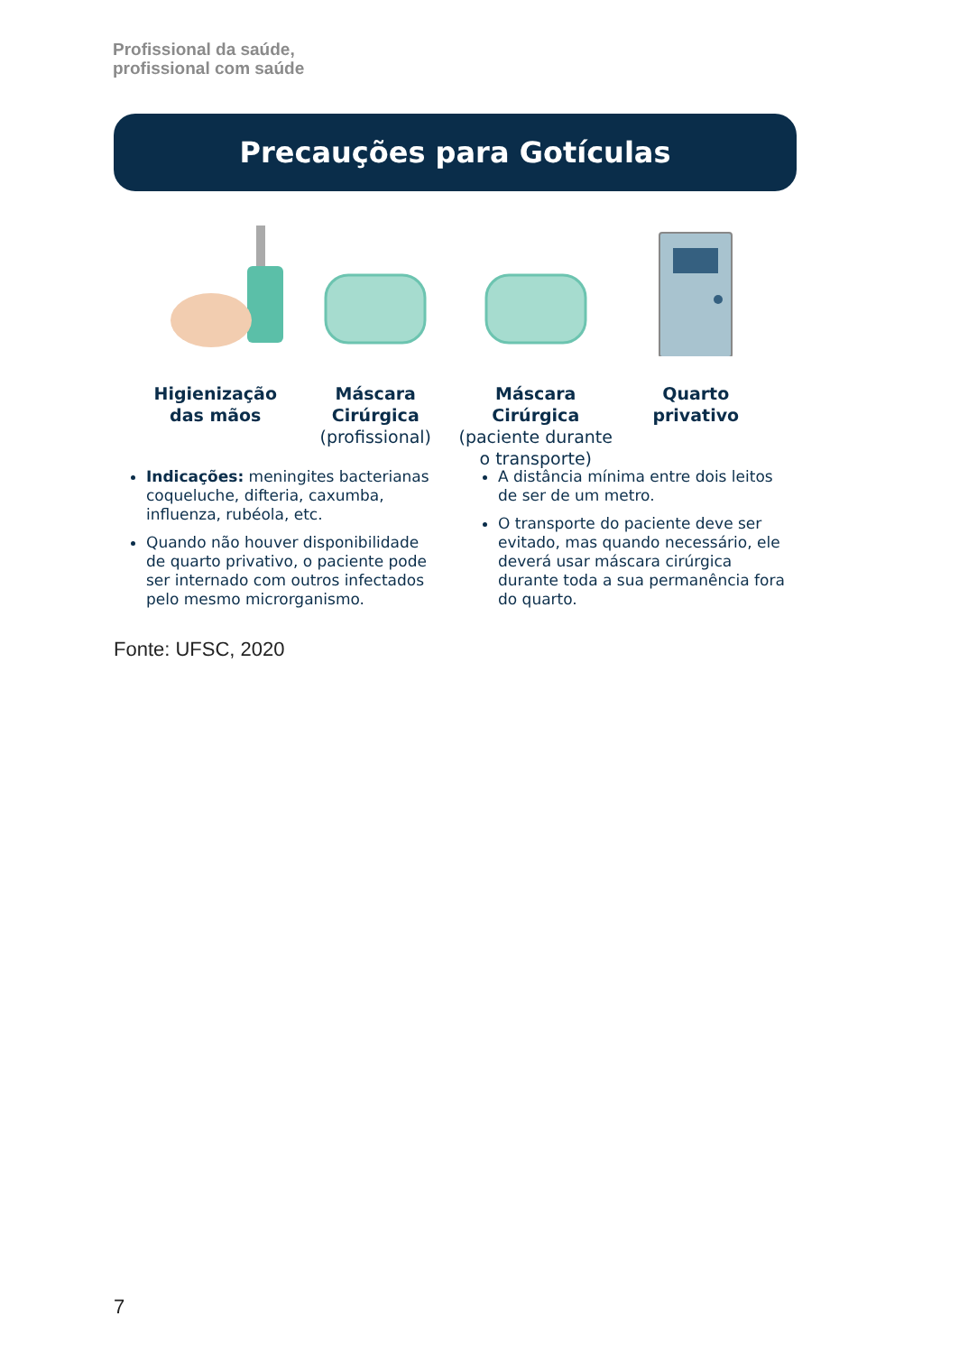Profissional da saúde,
profissional com saúde
Precauções para Gotículas
Higienização
das mãos
Máscara Cirúrgica
(profissional)
Máscara Cirúrgica
(paciente durante
o transporte)
Quarto
privativo
Indicações: meningites bacterianas coqueluche, difteria, caxumba, influenza, rubéola, etc.
Quando não houver disponibilidade de quarto privativo, o paciente pode ser internado com outros infectados pelo mesmo microrganismo.
A distância mínima entre dois leitos de ser de um metro.
O transporte do paciente deve ser evitado, mas quando necessário, ele deverá usar máscara cirúrgica durante toda a sua permanência fora do quarto.
Fonte: UFSC, 2020
7